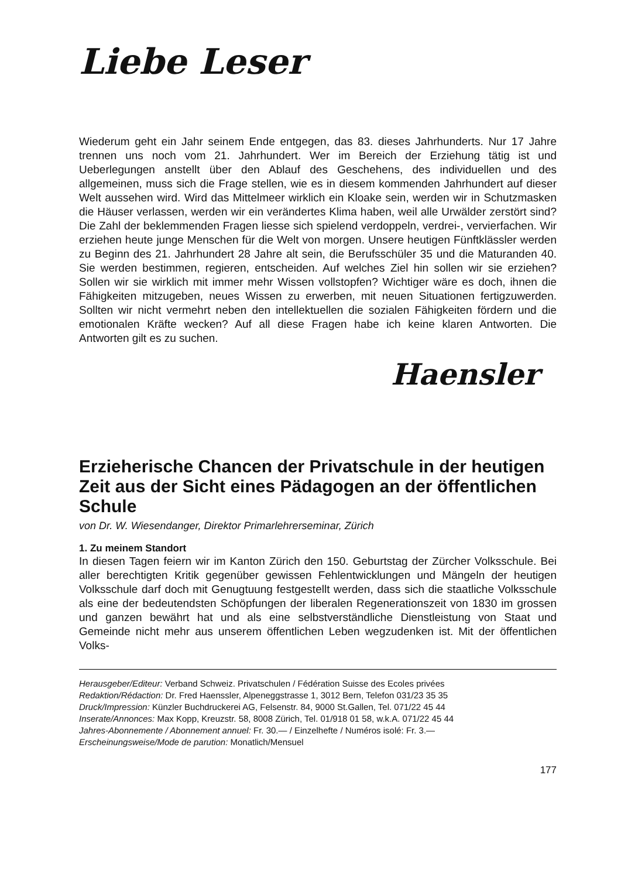Liebe Leser
Wiederum geht ein Jahr seinem Ende entgegen, das 83. dieses Jahrhunderts. Nur 17 Jahre trennen uns noch vom 21. Jahrhundert. Wer im Bereich der Erziehung tätig ist und Ueberlegungen anstellt über den Ablauf des Geschehens, des individuellen und des allgemeinen, muss sich die Frage stellen, wie es in diesem kommenden Jahrhundert auf dieser Welt aussehen wird. Wird das Mittelmeer wirklich ein Kloake sein, werden wir in Schutzmasken die Häuser verlassen, werden wir ein verändertes Klima haben, weil alle Urwälder zerstört sind? Die Zahl der beklemmenden Fragen liesse sich spielend verdoppeln, verdrei-, vervierfachen. Wir erziehen heute junge Menschen für die Welt von morgen. Unsere heutigen Fünftklässler werden zu Beginn des 21. Jahrhundert 28 Jahre alt sein, die Berufsschüler 35 und die Maturanden 40. Sie werden bestimmen, regieren, entscheiden. Auf welches Ziel hin sollen wir sie erziehen? Sollen wir sie wirklich mit immer mehr Wissen vollstopfen? Wichtiger wäre es doch, ihnen die Fähigkeiten mitzugeben, neues Wissen zu erwerben, mit neuen Situationen fertigzuwerden. Sollten wir nicht vermehrt neben den intellektuellen die sozialen Fähigkeiten fördern und die emotionalen Kräfte wecken? Auf all diese Fragen habe ich keine klaren Antworten. Die Antworten gilt es zu suchen.
Haensler
Erzieherische Chancen der Privatschule in der heutigen Zeit aus der Sicht eines Pädagogen an der öffentlichen Schule
von Dr. W. Wiesendanger, Direktor Primarlehrerseminar, Zürich
1. Zu meinem Standort
In diesen Tagen feiern wir im Kanton Zürich den 150. Geburtstag der Zürcher Volksschule. Bei aller berechtigten Kritik gegenüber gewissen Fehlentwicklungen und Mängeln der heutigen Volksschule darf doch mit Genugtuung festgestellt werden, dass sich die staatliche Volksschule als eine der bedeutendsten Schöpfungen der liberalen Regenerationszeit von 1830 im grossen und ganzen bewährt hat und als eine selbstverständliche Dienstleistung von Staat und Gemeinde nicht mehr aus unserem öffentlichen Leben wegzudenken ist. Mit der öffentlichen Volks-
Herausgeber/Editeur: Verband Schweiz. Privatschulen / Fédération Suisse des Ecoles privées
Redaktion/Rédaction: Dr. Fred Haenssler, Alpeneggstrasse 1, 3012 Bern, Telefon 031/23 35 35
Druck/Impression: Künzler Buchdruckerei AG, Felsenstr. 84, 9000 St.Gallen, Tel. 071/22 45 44
Inserate/Annonces: Max Kopp, Kreuzstr. 58, 8008 Zürich, Tel. 01/918 01 58, w.k.A. 071/22 45 44
Jahres-Abonnemente / Abonnement annuel: Fr. 30.— / Einzelhefte / Numéros isolé: Fr. 3.—
Erscheinungsweise/Mode de parution: Monatlich/Mensuel
177